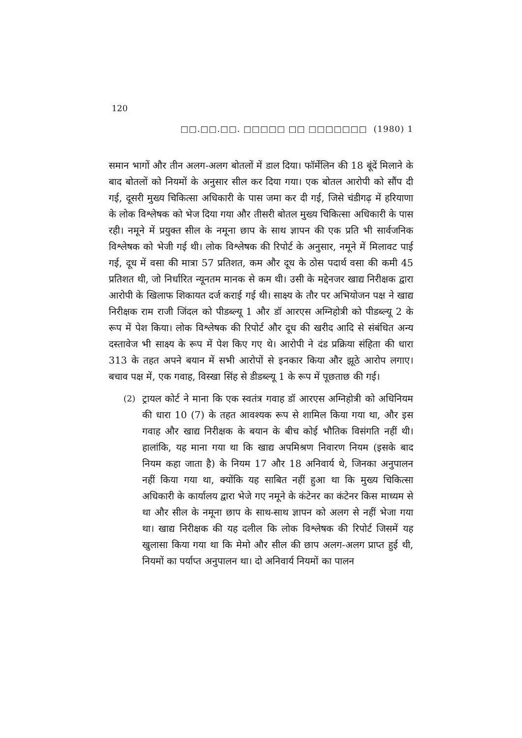120
□□.□□.□□. □□□□□ □□ □□□□□□□ (1980) 1
समान भागों और तीन अलग-अलग बोतलों में डाल दिया। फॉर्मेलिन की 18 बूंदें मिलाने के बाद बोतलों को नियमों के अनुसार सील कर दिया गया। एक बोतल आरोपी को सौंप दी गई, दूसरी मुख्य चिकित्सा अधिकारी के पास जमा कर दी गई, जिसे चंडीगढ़ में हरियाणा के लोक विश्लेषक को भेज दिया गया और तीसरी बोतल मुख्य चिकित्सा अधिकारी के पास रही। नमूने में प्रयुक्त सील के नमूना छाप के साथ ज्ञापन की एक प्रति भी सार्वजनिक विश्लेषक को भेजी गई थी। लोक विश्लेषक की रिपोर्ट के अनुसार, नमूने में मिलावट पाई गई, दूध में वसा की मात्रा 57 प्रतिशत, कम और दूध के ठोस पदार्थ वसा की कमी 45 प्रतिशत थी, जो निर्धारित न्यूनतम मानक से कम थी। उसी के मद्देनजर खाद्य निरीक्षक द्वारा आरोपी के खिलाफ शिकायत दर्ज कराई गई थी। साक्ष्य के तौर पर अभियोजन पक्ष ने खाद्य निरीक्षक राम राजी जिंदल को पीडब्ल्यू 1 और डॉ आरएस अग्निहोत्री को पीडब्ल्यू 2 के रूप में पेश किया। लोक विश्लेषक की रिपोर्ट और दूध की खरीद आदि से संबंधित अन्य दस्तावेज भी साक्ष्य के रूप में पेश किए गए थे। आरोपी ने दंड प्रक्रिया संहिता की धारा 313 के तहत अपने बयान में सभी आरोपों से इनकार किया और झूठे आरोप लगाए। बचाव पक्ष में, एक गवाह, विस्खा सिंह से डीडब्ल्यू 1 के रूप में पूछताछ की गई।
(2) ट्रायल कोर्ट ने माना कि एक स्वतंत्र गवाह डॉ आरएस अग्निहोत्री को अधिनियम की धारा 10 (7) के तहत आवश्यक रूप से शामिल किया गया था, और इस गवाह और खाद्य निरीक्षक के बयान के बीच कोई भौतिक विसंगति नहीं थी। हालांकि, यह माना गया था कि खाद्य अपमिश्रण निवारण नियम (इसके बाद नियम कहा जाता है) के नियम 17 और 18 अनिवार्य थे, जिनका अनुपालन नहीं किया गया था, क्योंकि यह साबित नहीं हुआ था कि मुख्य चिकित्सा अधिकारी के कार्यालय द्वारा भेजे गए नमूने के कंटेनर का कंटेनर किस माध्यम से था और सील के नमूना छाप के साथ-साथ ज्ञापन को अलग से नहीं भेजा गया था। खाद्य निरीक्षक की यह दलील कि लोक विश्लेषक की रिपोर्ट जिसमें यह खुलासा किया गया था कि मेमो और सील की छाप अलग-अलग प्राप्त हुई थी, नियमों का पर्याप्त अनुपालन था। दो अनिवार्य नियमों का पालन